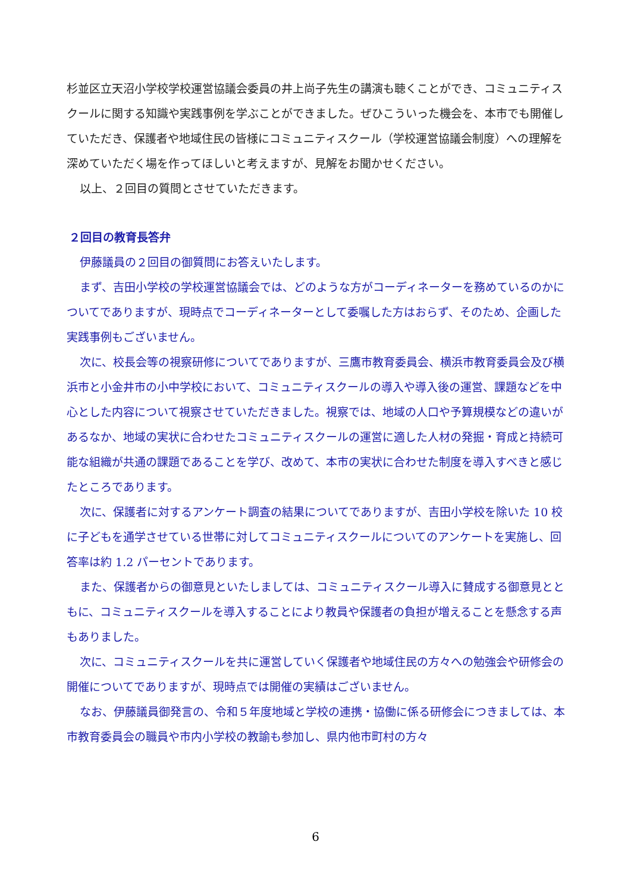杉並区立天沼小学校学校運営協議会委員の井上尚子先生の講演も聴くことができ、コミュニティスクールに関する知識や実践事例を学ぶことができました。ぜひこういった機会を、本市でも開催していただき、保護者や地域住民の皆様にコミュニティスクール（学校運営協議会制度）への理解を深めていただく場を作ってほしいと考えますが、見解をお聞かせください。
以上、２回目の質問とさせていただきます。
２回目の教育長答弁
伊藤議員の２回目の御質問にお答えいたします。
まず、吉田小学校の学校運営協議会では、どのような方がコーディネーターを務めているのかについてでありますが、現時点でコーディネーターとして委嘱した方はおらず、そのため、企画した実践事例もございません。
次に、校長会等の視察研修についてでありますが、三鷹市教育委員会、横浜市教育委員会及び横浜市と小金井市の小中学校において、コミュニティスクールの導入や導入後の運営、課題などを中心とした内容について視察させていただきました。視察では、地域の人口や予算規模などの違いがあるなか、地域の実状に合わせたコミュニティスクールの運営に適した人材の発掘・育成と持続可能な組織が共通の課題であることを学び、改めて、本市の実状に合わせた制度を導入すべきと感じたところであります。
次に、保護者に対するアンケート調査の結果についてでありますが、吉田小学校を除いた 10 校に子どもを通学させている世帯に対してコミュニティスクールについてのアンケートを実施し、回答率は約 1.2 パーセントであります。
また、保護者からの御意見といたしましては、コミュニティスクール導入に賛成する御意見とともに、コミュニティスクールを導入することにより教員や保護者の負担が増えることを懸念する声もありました。
次に、コミュニティスクールを共に運営していく保護者や地域住民の方々への勉強会や研修会の開催についてでありますが、現時点では開催の実績はございません。
なお、伊藤議員御発言の、令和５年度地域と学校の連携・協働に係る研修会につきましては、本市教育委員会の職員や市内小学校の教諭も参加し、県内他市町村の方々
6